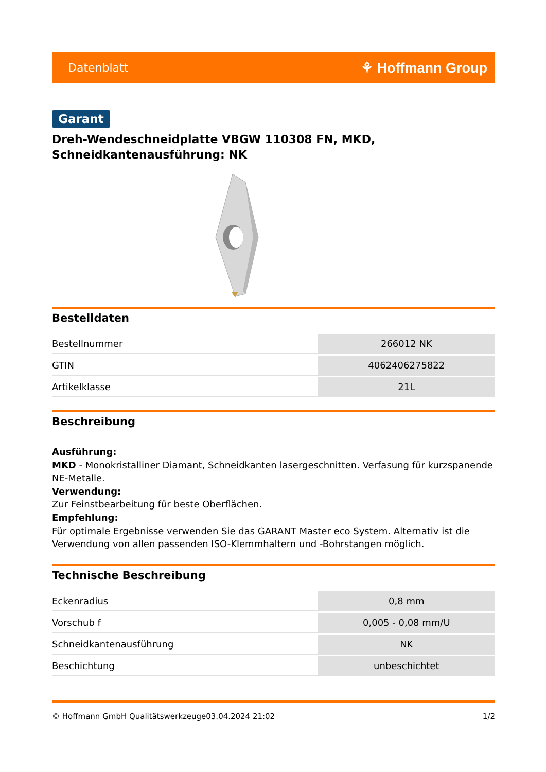Datenblatt ⚘ Hoffmann Group
Garant
Dreh-Wendeschneidplatte VBGW 110308 FN, MKD,
Schneidkantenausführung: NK
Bestelldaten
| Bestellnummer | 266012 NK |
| GTIN | 4062406275822 |
| Artikelklasse | 21L |
Beschreibung
Ausführung:
MKD - Monokristalliner Diamant, Schneidkanten lasergeschnitten. Verfasung für kurzspanende NE-Metalle.
Verwendung:
Zur Feinstbearbeitung für beste Oberflächen.
Empfehlung:
Für optimale Ergebnisse verwenden Sie das GARANT Master eco System. Alternativ ist die Verwendung von allen passenden ISO-Klemmhaltern und -Bohrstangen möglich.
Technische Beschreibung
| Eckenradius | 0,8 mm |
| Vorschub f | 0,005 - 0,08 mm/U |
| Schneidkantenausführung | NK |
| Beschichtung | unbeschichtet |
© Hoffmann GmbH Qualitätswerkzeuge 03.04.2024 21:02 1/2